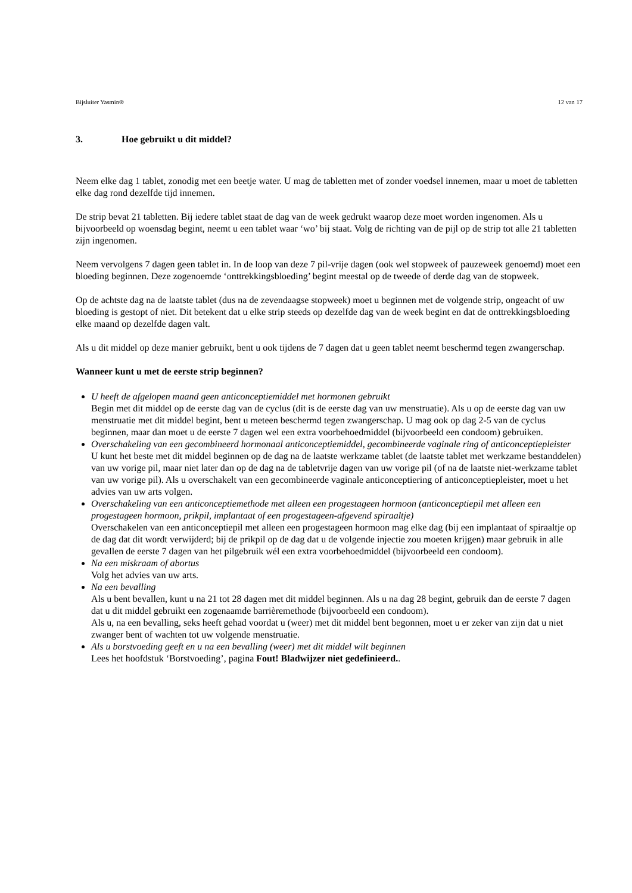Bijsluiter Yasmin® 12 van 17
3. Hoe gebruikt u dit middel?
Neem elke dag 1 tablet, zonodig met een beetje water. U mag de tabletten met of zonder voedsel innemen, maar u moet de tabletten elke dag rond dezelfde tijd innemen.
De strip bevat 21 tabletten. Bij iedere tablet staat de dag van de week gedrukt waarop deze moet worden ingenomen. Als u bijvoorbeeld op woensdag begint, neemt u een tablet waar ‘wo’ bij staat. Volg de richting van de pijl op de strip tot alle 21 tabletten zijn ingenomen.
Neem vervolgens 7 dagen geen tablet in. In de loop van deze 7 pil-vrije dagen (ook wel stopweek of pauzeweek genoemd) moet een bloeding beginnen. Deze zogenoemde ‘onttrekkingsbloeding’ begint meestal op de tweede of derde dag van de stopweek.
Op de achtste dag na de laatste tablet (dus na de zevendaagse stopweek) moet u beginnen met de volgende strip, ongeacht of uw bloeding is gestopt of niet. Dit betekent dat u elke strip steeds op dezelfde dag van de week begint en dat de onttrekkingsbloeding elke maand op dezelfde dagen valt.
Als u dit middel op deze manier gebruikt, bent u ook tijdens de 7 dagen dat u geen tablet neemt beschermd tegen zwangerschap.
Wanneer kunt u met de eerste strip beginnen?
U heeft de afgelopen maand geen anticonceptiemiddel met hormonen gebruikt
Begin met dit middel op de eerste dag van de cyclus (dit is de eerste dag van uw menstruatie). Als u op de eerste dag van uw menstruatie met dit middel begint, bent u meteen beschermd tegen zwangerschap. U mag ook op dag 2-5 van de cyclus beginnen, maar dan moet u de eerste 7 dagen wel een extra voorbehoedmiddel (bijvoorbeeld een condoom) gebruiken.
Overschakeling van een gecombineerd hormonaal anticonceptiemiddel, gecombineerde vaginale ring of anticonceptiepleister
U kunt het beste met dit middel beginnen op de dag na de laatste werkzame tablet (de laatste tablet met werkzame bestanddelen) van uw vorige pil, maar niet later dan op de dag na de tabletvrije dagen van uw vorige pil (of na de laatste niet-werkzame tablet van uw vorige pil). Als u overschakelt van een gecombineerde vaginale anticonceptiering of anticonceptiepleister, moet u het advies van uw arts volgen.
Overschakeling van een anticonceptiemethode met alleen een progestageen hormoon (anticonceptiepil met alleen een progestageen hormoon, prikpil, implantaat of een progestageen-afgevend spiraaltje)
Overschakelen van een anticonceptiepil met alleen een progestageen hormoon mag elke dag (bij een implantaat of spiraaltje op de dag dat dit wordt verwijderd; bij de prikpil op de dag dat u de volgende injectie zou moeten krijgen) maar gebruik in alle gevallen de eerste 7 dagen van het pilgebruik wél een extra voorbehoedmiddel (bijvoorbeeld een condoom).
Na een miskraam of abortus
Volg het advies van uw arts.
Na een bevalling
Als u bent bevallen, kunt u na 21 tot 28 dagen met dit middel beginnen. Als u na dag 28 begint, gebruik dan de eerste 7 dagen dat u dit middel gebruikt een zogenaamde barrièremethode (bijvoorbeeld een condoom).
Als u, na een bevalling, seks heeft gehad voordat u (weer) met dit middel bent begonnen, moet u er zeker van zijn dat u niet zwanger bent of wachten tot uw volgende menstruatie.
Als u borstvoeding geeft en u na een bevalling (weer) met dit middel wilt beginnen
Lees het hoofdstuk ‘Borstvoeding’, pagina Fout! Bladwijzer niet gedefinieerd..